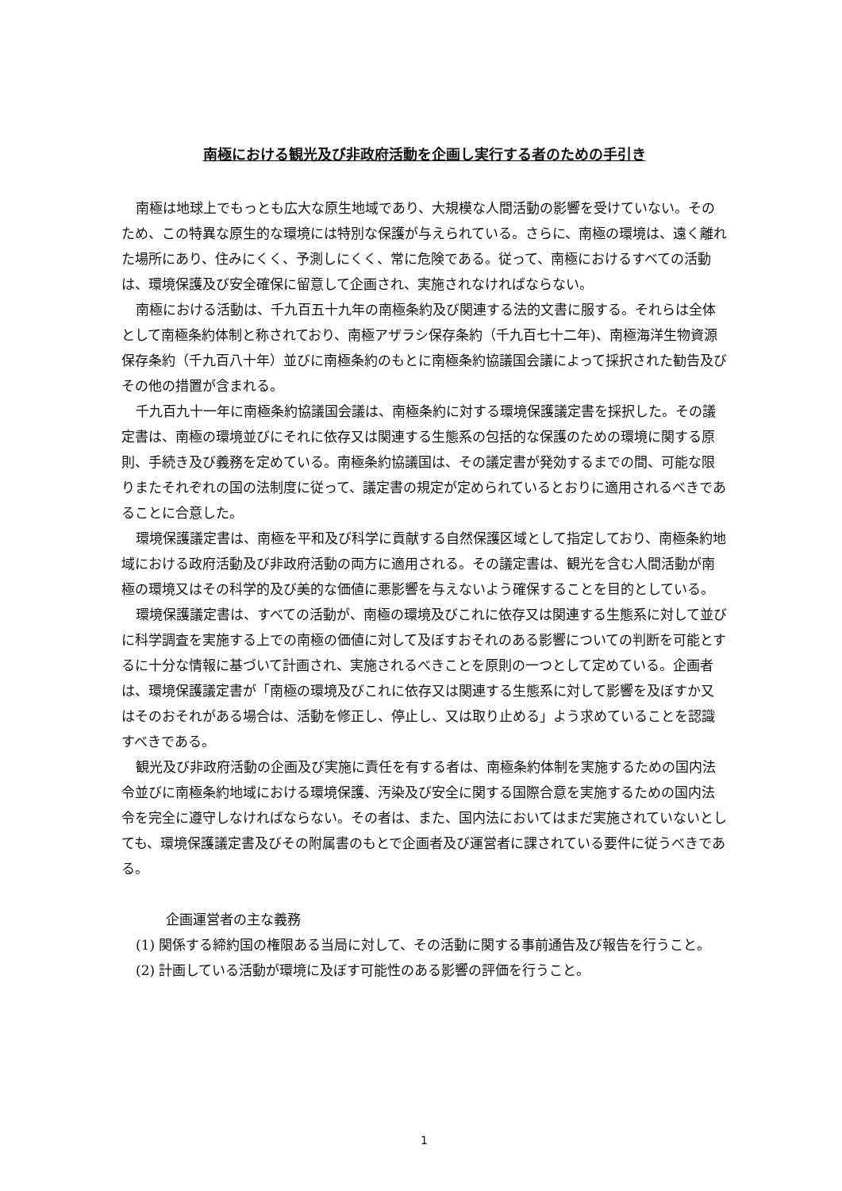南極における観光及び非政府活動を企画し実行する者のための手引き
南極は地球上でもっとも広大な原生地域であり、大規模な人間活動の影響を受けていない。そのため、この特異な原生的な環境には特別な保護が与えられている。さらに、南極の環境は、遠く離れた場所にあり、住みにくく、予測しにくく、常に危険である。従って、南極におけるすべての活動は、環境保護及び安全確保に留意して企画され、実施されなければならない。
南極における活動は、千九百五十九年の南極条約及び関連する法的文書に服する。それらは全体として南極条約体制と称されており、南極アザラシ保存条約（千九百七十二年)、南極海洋生物資源保存条約（千九百八十年）並びに南極条約のもとに南極条約協議国会議によって採択された勧告及びその他の措置が含まれる。
千九百九十一年に南極条約協議国会議は、南極条約に対する環境保護議定書を採択した。その議定書は、南極の環境並びにそれに依存又は関連する生態系の包括的な保護のための環境に関する原則、手続き及び義務を定めている。南極条約協議国は、その議定書が発効するまでの間、可能な限りまたそれぞれの国の法制度に従って、議定書の規定が定められているとおりに適用されるべきであることに合意した。
環境保護議定書は、南極を平和及び科学に貢献する自然保護区域として指定しており、南極条約地域における政府活動及び非政府活動の両方に適用される。その議定書は、観光を含む人間活動が南極の環境又はその科学的及び美的な価値に悪影響を与えないよう確保することを目的としている。
環境保護議定書は、すべての活動が、南極の環境及びこれに依存又は関連する生態系に対して並びに科学調査を実施する上での南極の価値に対して及ぼすおそれのある影響についての判断を可能とするに十分な情報に基づいて計画され、実施されるべきことを原則の一つとして定めている。企画者は、環境保護議定書が「南極の環境及びこれに依存又は関連する生態系に対して影響を及ぼすか又はそのおそれがある場合は、活動を修正し、停止し、又は取り止める」よう求めていることを認識すべきである。
観光及び非政府活動の企画及び実施に責任を有する者は、南極条約体制を実施するための国内法令並びに南極条約地域における環境保護、汚染及び安全に関する国際合意を実施するための国内法令を完全に遵守しなければならない。その者は、また、国内法においてはまだ実施されていないとしても、環境保護議定書及びその附属書のもとで企画者及び運営者に課されている要件に従うべきである。
企画運営者の主な義務
(1) 関係する締約国の権限ある当局に対して、その活動に関する事前通告及び報告を行うこと。
(2) 計画している活動が環境に及ぼす可能性のある影響の評価を行うこと。
1